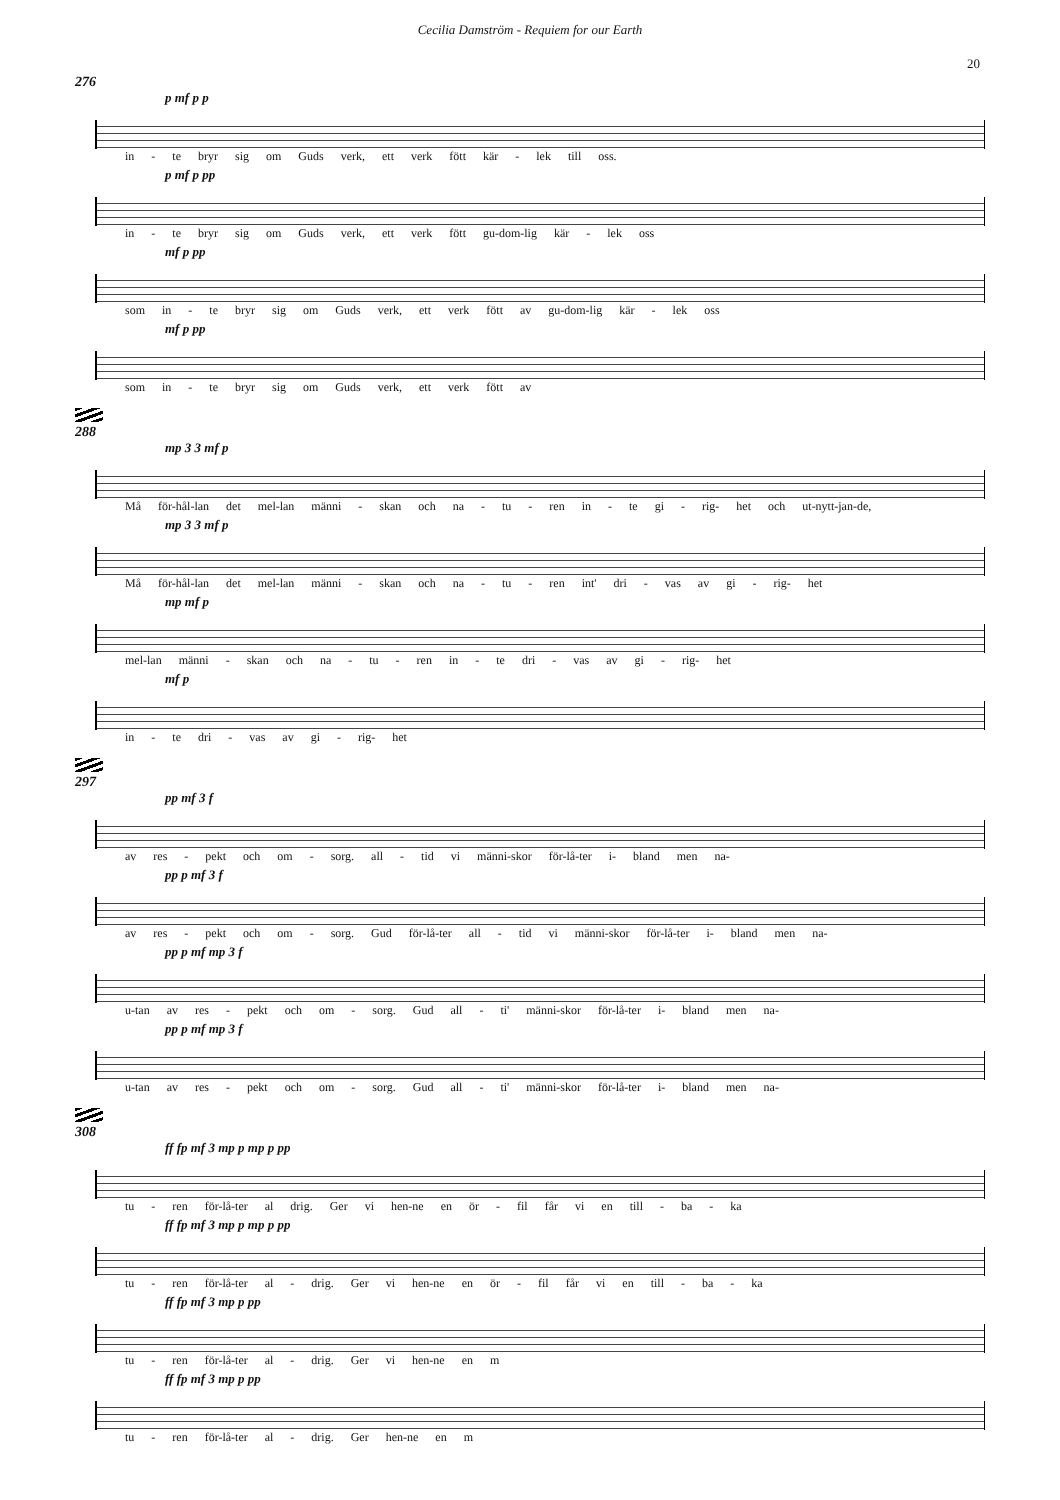Cecilia Damström - Requiem for our Earth
20
276
p mf p p
in - te bryr sig om Guds verk, ett verk fött kär - lek till oss.
p mf p pp
in - te bryr sig om Guds verk, ett verk fött gu-dom-lig kär - lek oss
mf p pp
som in - te bryr sig om Guds verk, ett verk fött av gu-dom-lig kär - lek oss
mf p pp
som in - te bryr sig om Guds verk, ett verk fött av
288
mp 3 3 mf p
Må för-hål-lan det mel-lan männi - skan och na - tu - ren in - te gi - rig- het och ut-nytt-jan-de,
mp 3 3 mf p
Må för-hål-lan det mel-lan männi - skan och na - tu - ren int' dri - vas av gi - rig- het
mp mf p
mel-lan männi - skan och na - tu - ren in - te dri - vas av gi - rig- het
mf p
in - te dri - vas av gi - rig- het
297
pp mf 3 f
av res - pekt och om - sorg. all - tid vi männi-skor för-lå-ter i- bland men na-
pp p mf 3 f
av res - pekt och om - sorg. Gud för-lå-ter all - tid vi männi-skor för-lå-ter i- bland men na-
pp p mf mp 3 f
u-tan av res - pekt och om - sorg. Gud all - ti' männi-skor för-lå-ter i- bland men na-
pp p mf mp 3 f
u-tan av res - pekt och om - sorg. Gud all - ti' männi-skor för-lå-ter i- bland men na-
308
ff fp mf 3 mp p mp p pp
tu - ren för-lå-ter al drig. Ger vi hen-ne en ör - fil får vi en till - ba - ka
ff fp mf 3 mp p mp p pp
tu - ren för-lå-ter al - drig. Ger vi hen-ne en ör - fil får vi en till - ba - ka
ff fp mf 3 mp p pp
tu - ren för-lå-ter al - drig. Ger vi hen-ne en m
ff fp mf 3 mp p pp
tu - ren för-lå-ter al - drig. Ger hen-ne en m